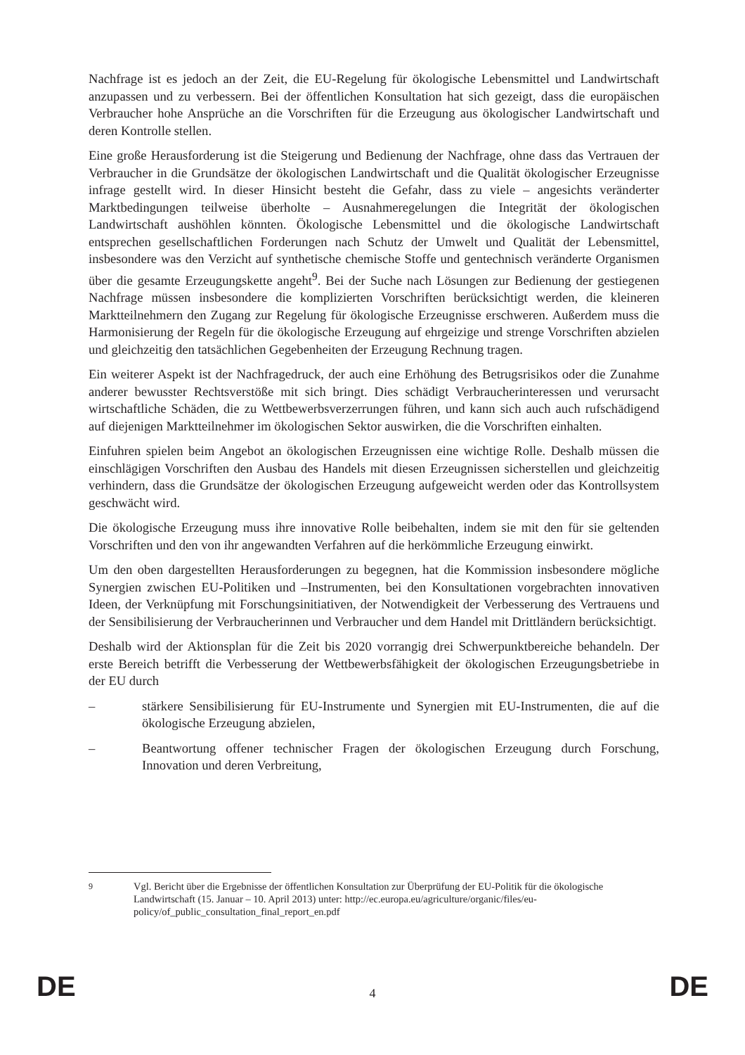Nachfrage ist es jedoch an der Zeit, die EU-Regelung für ökologische Lebensmittel und Landwirtschaft anzupassen und zu verbessern. Bei der öffentlichen Konsultation hat sich gezeigt, dass die europäischen Verbraucher hohe Ansprüche an die Vorschriften für die Erzeugung aus ökologischer Landwirtschaft und deren Kontrolle stellen.
Eine große Herausforderung ist die Steigerung und Bedienung der Nachfrage, ohne dass das Vertrauen der Verbraucher in die Grundsätze der ökologischen Landwirtschaft und die Qualität ökologischer Erzeugnisse infrage gestellt wird. In dieser Hinsicht besteht die Gefahr, dass zu viele – angesichts veränderter Marktbedingungen teilweise überholte – Ausnahmeregelungen die Integrität der ökologischen Landwirtschaft aushöhlen könnten. Ökologische Lebensmittel und die ökologische Landwirtschaft entsprechen gesellschaftlichen Forderungen nach Schutz der Umwelt und Qualität der Lebensmittel, insbesondere was den Verzicht auf synthetische chemische Stoffe und gentechnisch veränderte Organismen über die gesamte Erzeugungskette angeht<sup>9</sup>. Bei der Suche nach Lösungen zur Bedienung der gestiegenen Nachfrage müssen insbesondere die komplizierten Vorschriften berücksichtigt werden, die kleineren Marktteilnehmern den Zugang zur Regelung für ökologische Erzeugnisse erschweren. Außerdem muss die Harmonisierung der Regeln für die ökologische Erzeugung auf ehrgeizige und strenge Vorschriften abzielen und gleichzeitig den tatsächlichen Gegebenheiten der Erzeugung Rechnung tragen.
Ein weiterer Aspekt ist der Nachfragedruck, der auch eine Erhöhung des Betrugsrisikos oder die Zunahme anderer bewusster Rechtsverstöße mit sich bringt. Dies schädigt Verbraucherinteressen und verursacht wirtschaftliche Schäden, die zu Wettbewerbsverzerrungen führen, und kann sich auch auch rufschädigend auf diejenigen Marktteilnehmer im ökologischen Sektor auswirken, die die Vorschriften einhalten.
Einfuhren spielen beim Angebot an ökologischen Erzeugnissen eine wichtige Rolle. Deshalb müssen die einschlägigen Vorschriften den Ausbau des Handels mit diesen Erzeugnissen sicherstellen und gleichzeitig verhindern, dass die Grundsätze der ökologischen Erzeugung aufgeweicht werden oder das Kontrollsystem geschwächt wird.
Die ökologische Erzeugung muss ihre innovative Rolle beibehalten, indem sie mit den für sie geltenden Vorschriften und den von ihr angewandten Verfahren auf die herkömmliche Erzeugung einwirkt.
Um den oben dargestellten Herausforderungen zu begegnen, hat die Kommission insbesondere mögliche Synergien zwischen EU-Politiken und –Instrumenten, bei den Konsultationen vorgebrachten innovativen Ideen, der Verknüpfung mit Forschungsinitiativen, der Notwendigkeit der Verbesserung des Vertrauens und der Sensibilisierung der Verbraucherinnen und Verbraucher und dem Handel mit Drittländern berücksichtigt.
Deshalb wird der Aktionsplan für die Zeit bis 2020 vorrangig drei Schwerpunktbereiche behandeln. Der erste Bereich betrifft die Verbesserung der Wettbewerbsfähigkeit der ökologischen Erzeugungsbetriebe in der EU durch
– stärkere Sensibilisierung für EU-Instrumente und Synergien mit EU-Instrumenten, die auf die ökologische Erzeugung abzielen,
– Beantwortung offener technischer Fragen der ökologischen Erzeugung durch Forschung, Innovation und deren Verbreitung,
<sup>9</sup> Vgl. Bericht über die Ergebnisse der öffentlichen Konsultation zur Überprüfung der EU-Politik für die ökologische Landwirtschaft (15. Januar – 10. April 2013) unter: http://ec.europa.eu/agriculture/organic/files/eu-policy/of_public_consultation_final_report_en.pdf
DE 4 DE